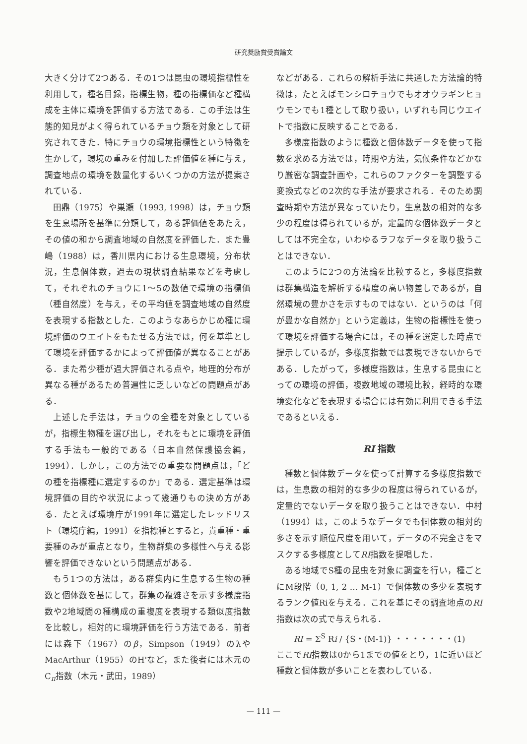研究奨励賞受賞論文
大きく分けて2つある．その1つは昆虫の環境指標性を利用して，種名目録，指標生物，種の指標価など種構成を主体に環境を評価する方法である．この手法は生態的知見がよく得られているチョウ類を対象として研究されてきた．特にチョウの環境指標性という特徴を生かして，環境の重みを付加した評価値を種に与え，調査地点の環境を数量化するいくつかの方法が提案されている．
田鼎（1975）や巣瀬（1993, 1998）は，チョウ類を生息場所を基準に分類して，ある評価値をあたえ，その値の和から調査地域の自然度を評価した．また豊嶋（1988）は，香川県内における生息環境，分布状況，生息個体数，過去の現状調査結果などを考慮して，それぞれのチョウに1～5の数値で環境の指標価（種自然度）を与え，その平均値を調査地域の自然度を表現する指数とした．このようなあらかじめ種に環境評価のウエイトをもたせる方法では，何を基準として環境を評価するかによって評価値が異なることがある．また希少種が過大評価される点や，地理的分布が異なる種があるため普遍性に乏しいなどの問題点がある．
上述した手法は，チョウの全種を対象としているが，指標生物種を選び出し，それをもとに環境を評価する手法も一般的である（日本自然保護協会編，1994）．しかし，この方法での重要な問題点は，「どの種を指標種に選定するのか」である．選定基準は環境評価の目的や状況によって幾通りもの決め方がある．たとえば環境庁が1991年に選定したレッドリスト（環境庁編，1991）を指標種とすると，貴重種・重要種のみが重点となり，生物群集の多様性へ与える影響を評価できないという問題点がある．
もう1つの方法は，ある群集内に生息する生物の種数と個体数を基にして，群集の複雑さを示す多様度指数や2地域間の種構成の重複度を表現する類似度指数を比較し，相対的に環境評価を行う方法である．前者には森下（1967）のβ，Simpson（1949）のλやMacArthur（1955）のH'など，また後者には木元のC<sub>π</sub>指数（木元・武田，1989）
などがある．これらの解析手法に共通した方法論的特徴は，たとえばモンシロチョウでもオオウラギンヒョウモンでも1種として取り扱い，いずれも同じウエイトで指数に反映することである．
多様度指数のように種数と個体数データを使って指数を求める方法では，時期や方法，気候条件などかなり厳密な調査計画や，これらのファクターを調整する変換式などの2次的な手法が要求される．そのため調査時期や方法が異なっていたり，生息数の相対的な多少の程度は得られているが，定量的な個体数データとしては不完全な，いわゆるラフなデータを取り扱うことはできない．
このように2つの方法論を比較すると，多様度指数は群集構造を解析する精度の高い物差しであるが，自然環境の豊かさを示すものではない．というのは「何が豊かな自然か」という定義は，生物の指標性を使って環境を評価する場合には，その種を選定した時点で提示しているが，多様度指数では表現できないからである．したがって，多様度指数は，生息する昆虫にとっての環境の評価，複数地域の環境比較，経時的な環境変化などを表現する場合には有効に利用できる手法であるといえる．
RI 指数
種数と個体数データを使って計算する多様度指数では，生息数の相対的な多少の程度は得られているが，定量的でないデータを取り扱うことはできない．中村（1994）は，このようなデータでも個体数の相対的多さを示す順位尺度を用いて，データの不完全さをマスクする多様度としてRI指数を提唱した．
ある地域でS種の昆虫を対象に調査を行い，種ごとにM段階（0, 1, 2 … M-1）で個体数の多少を表現するランク値Riを与える．これを基にその調査地点のRI指数は次の式で与えられる．
RI = Σ<sup>S</sup> Ri / {S・(M-1)} ・・・・・・・(1)
ここでRI指数は0から1までの値をとり，1に近いほど種数と個体数が多いことを表わしている．
— 111 —